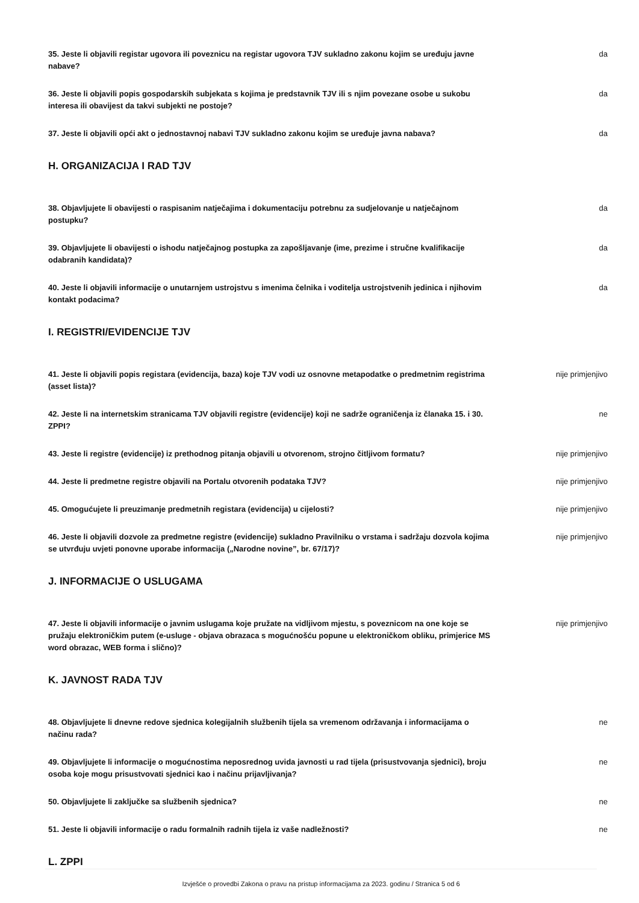35. Jeste li objavili registar ugovora ili poveznicu na registar ugovora TJV sukladno zakonu kojim se uređuju javne nabave? da
36. Jeste li objavili popis gospodarskih subjekata s kojima je predstavnik TJV ili s njim povezane osobe u sukobu interesa ili obavijest da takvi subjekti ne postoje? da
37. Jeste li objavili opći akt o jednostavnoj nabavi TJV sukladno zakonu kojim se uređuje javna nabava? da
H. ORGANIZACIJA I RAD TJV
38. Objavljujete li obavijesti o raspisanim natječajima i dokumentaciju potrebnu za sudjelovanje u natječajnom postupku? da
39. Objavljujete li obavijesti o ishodu natječajnog postupka za zapošljavanje (ime, prezime i stručne kvalifikacije odabranih kandidata)? da
40. Jeste li objavili informacije o unutarnjem ustrojstvu s imenima čelnika i voditelja ustrojstvenih jedinica i njihovim kontakt podacima? da
I. REGISTRI/EVIDENCIJE TJV
41. Jeste li objavili popis registara (evidencija, baza) koje TJV vodi uz osnovne metapodatke o predmetnim registrima (asset lista)? nije primjenjivo
42. Jeste li na internetskim stranicama TJV objavili registre (evidencije) koji ne sadrže ograničenja iz članaka 15. i 30. ZPPI? ne
43. Jeste li registre (evidencije) iz prethodnog pitanja objavili u otvorenom, strojno čitljivom formatu? nije primjenjivo
44. Jeste li predmetne registre objavili na Portalu otvorenih podataka TJV? nije primjenjivo
45. Omogućujete li preuzimanje predmetnih registara (evidencija) u cijelosti? nije primjenjivo
46. Jeste li objavili dozvole za predmetne registre (evidencije) sukladno Pravilniku o vrstama i sadržaju dozvola kojima se utvrđuju uvjeti ponovne uporabe informacija („Narodne novine”, br. 67/17)? nije primjenjivo
J. INFORMACIJE O USLUGAMA
47. Jeste li objavili informacije o javnim uslugama koje pružate na vidljivom mjestu, s poveznicom na one koje se pružaju elektroničkim putem (e-usluge - objava obrazaca s mogućnošću popune u elektroničkom obliku, primjerice MS word obrazac, WEB forma i slično)? nije primjenjivo
K. JAVNOST RADA TJV
48. Objavljujete li dnevne redove sjednica kolegijalnih službenih tijela sa vremenom održavanja i informacijama o načinu rada? ne
49. Objavljujete li informacije o mogućnostima neposrednog uvida javnosti u rad tijela (prisustvovanja sjednici), broju osoba koje mogu prisustvovati sjednici kao i načinu prijavljivanja? ne
50. Objavljujete li zaključke sa službenih sjednica? ne
51. Jeste li objavili informacije o radu formalnih radnih tijela iz vaše nadležnosti? ne
L. ZPPI
Izvješće o provedbi Zakona o pravu na pristup informacijama za 2023. godinu / Stranica 5 od 6